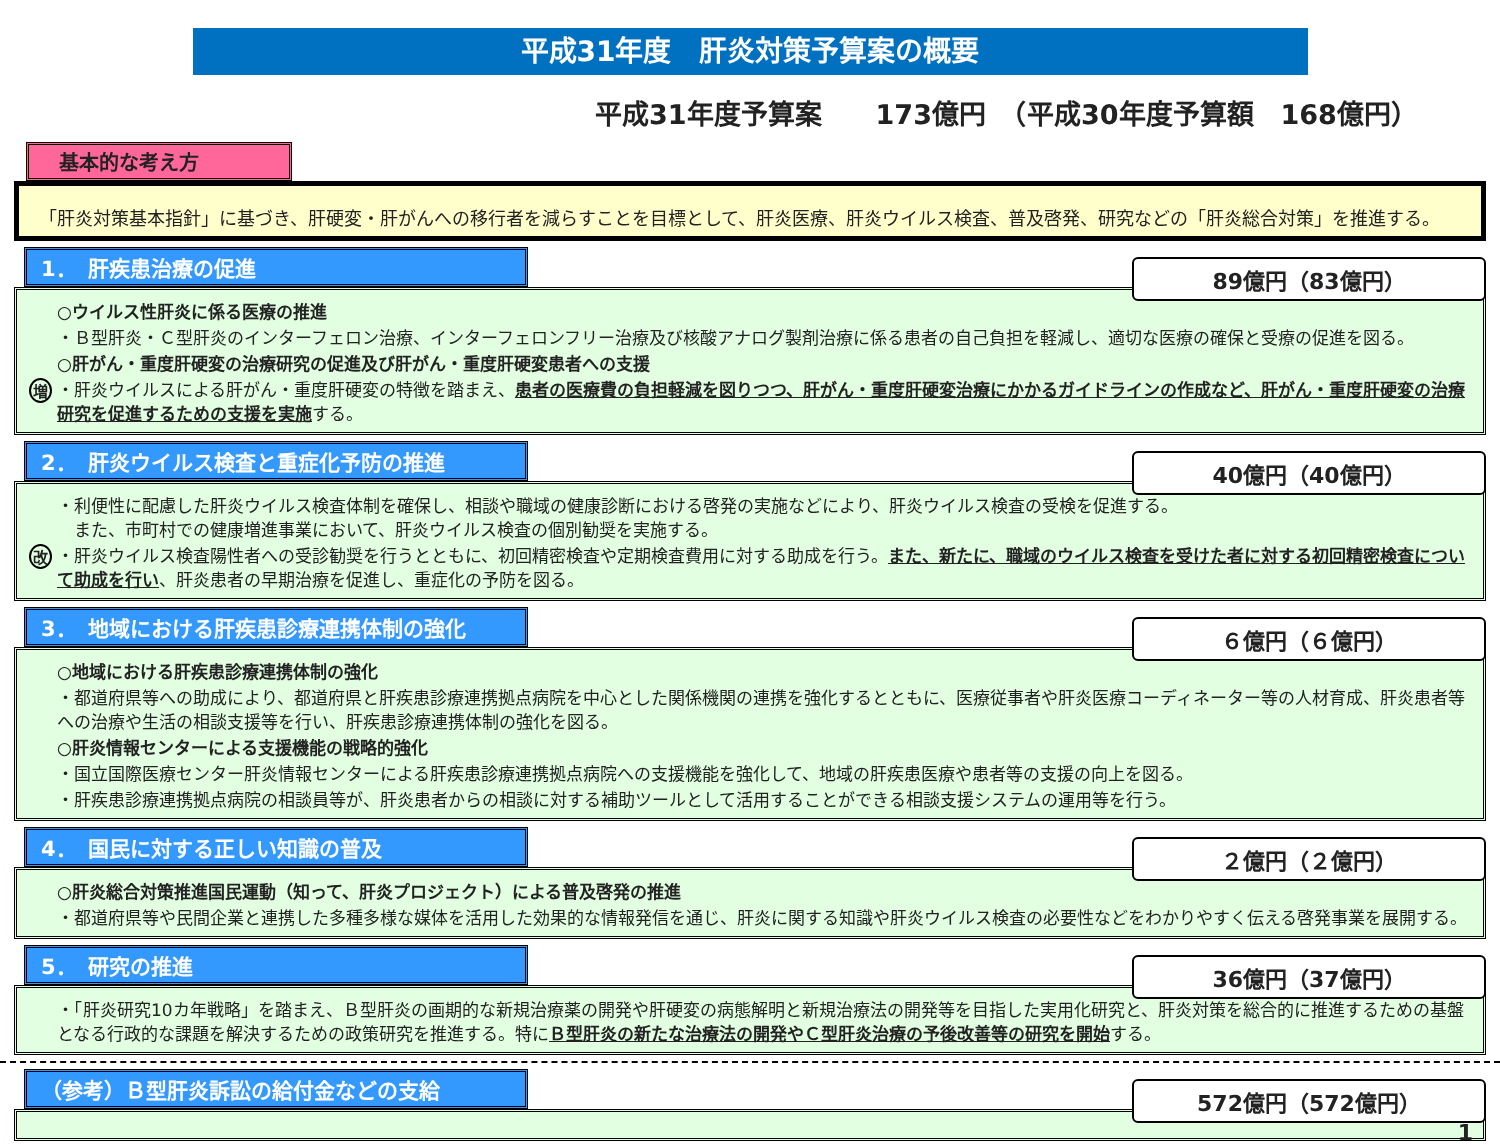平成31年度　肝炎対策予算案の概要
平成31年度予算案　　173億円　（平成30年度予算額　168億円）
基本的な考え方
「肝炎対策基本指針」に基づき、肝硬変・肝がんへの移行者を減らすことを目標として、肝炎医療、肝炎ウイルス検査、普及啓発、研究などの「肝炎総合対策」を推進する。
1．　肝疾患治療の促進
89億円（83億円）
○ウイルス性肝炎に係る医療の推進
・Ｂ型肝炎・Ｃ型肝炎のインターフェロン治療、インターフェロンフリー治療及び核酸アナログ製剤治療に係る患者の自己負担を軽減し、適切な医療の確保と受療の促進を図る。
○肝がん・重度肝硬変の治療研究の促進及び肝がん・重度肝硬変患者への支援
増
・肝炎ウイルスによる肝がん・重度肝硬変の特徴を踏まえ、患者の医療費の負担軽減を図りつつ、肝がん・重度肝硬変治療にかかるガイドラインの作成など、肝がん・重度肝硬変の治療研究を促進するための支援を実施する。
2．　肝炎ウイルス検査と重症化予防の推進
40億円（40億円）
・利便性に配慮した肝炎ウイルス検査体制を確保し、相談や職域の健康診断における啓発の実施などにより、肝炎ウイルス検査の受検を促進する。
　また、市町村での健康増進事業において、肝炎ウイルス検査の個別勧奨を実施する。
改
・肝炎ウイルス検査陽性者への受診勧奨を行うとともに、初回精密検査や定期検査費用に対する助成を行う。また、新たに、職域のウイルス検査を受けた者に対する初回精密検査について助成を行い、肝炎患者の早期治療を促進し、重症化の予防を図る。
3．　地域における肝疾患診療連携体制の強化
６億円（６億円）
○地域における肝疾患診療連携体制の強化
・都道府県等への助成により、都道府県と肝疾患診療連携拠点病院を中心とした関係機関の連携を強化するとともに、医療従事者や肝炎医療コーディネーター等の人材育成、肝炎患者等への治療や生活の相談支援等を行い、肝疾患診療連携体制の強化を図る。
○肝炎情報センターによる支援機能の戦略的強化
・国立国際医療センター肝炎情報センターによる肝疾患診療連携拠点病院への支援機能を強化して、地域の肝疾患医療や患者等の支援の向上を図る。
・肝疾患診療連携拠点病院の相談員等が、肝炎患者からの相談に対する補助ツールとして活用することができる相談支援システムの運用等を行う。
4．　国民に対する正しい知識の普及
２億円（２億円）
○肝炎総合対策推進国民運動（知って、肝炎プロジェクト）による普及啓発の推進
・都道府県等や民間企業と連携した多種多様な媒体を活用した効果的な情報発信を通じ、肝炎に関する知識や肝炎ウイルス検査の必要性などをわかりやすく伝える啓発事業を展開する。
5．　研究の推進
36億円（37億円）
・「肝炎研究10カ年戦略」を踏まえ、Ｂ型肝炎の画期的な新規治療薬の開発や肝硬変の病態解明と新規治療法の開発等を目指した実用化研究と、肝炎対策を総合的に推進するための基盤となる行政的な課題を解決するための政策研究を推進する。特にＢ型肝炎の新たな治療法の開発やＣ型肝炎治療の予後改善等の研究を開始する。
（参考）Ｂ型肝炎訴訟の給付金などの支給
572億円（572億円）
1